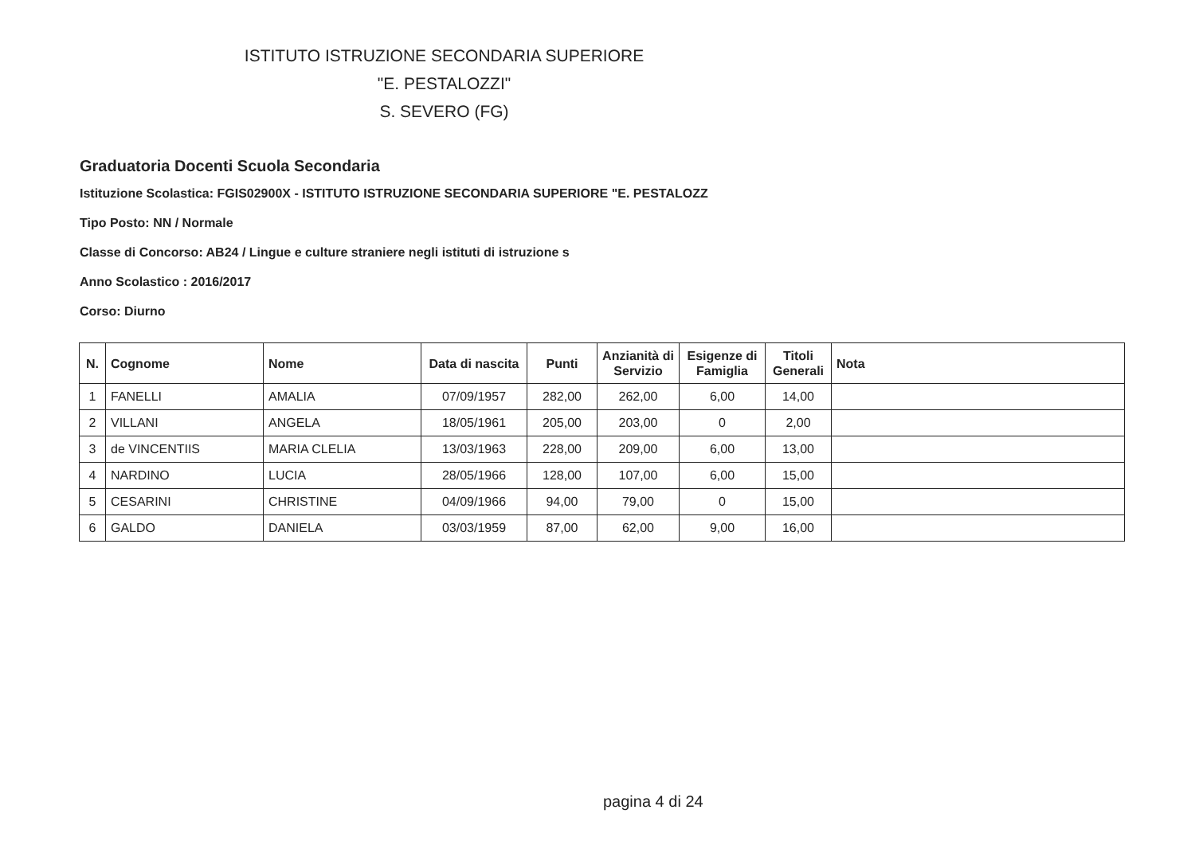ISTITUTO ISTRUZIONE SECONDARIA SUPERIORE
"E. PESTALOZZI"
S. SEVERO (FG)
Graduatoria Docenti Scuola Secondaria
Istituzione Scolastica: FGIS02900X - ISTITUTO ISTRUZIONE SECONDARIA SUPERIORE "E. PESTALOZZ
Tipo Posto: NN / Normale
Classe di Concorso: AB24 / Lingue e culture straniere negli istituti di istruzione s
Anno Scolastico : 2016/2017
Corso: Diurno
| N. | Cognome | Nome | Data di nascita | Punti | Anzianità di Servizio | Esigenze di Famiglia | Titoli Generali | Nota |
| --- | --- | --- | --- | --- | --- | --- | --- | --- |
| 1 | FANELLI | AMALIA | 07/09/1957 | 282,00 | 262,00 | 6,00 | 14,00 | |
| 2 | VILLANI | ANGELA | 18/05/1961 | 205,00 | 203,00 | 0 | 2,00 | |
| 3 | de VINCENTIIS | MARIA CLELIA | 13/03/1963 | 228,00 | 209,00 | 6,00 | 13,00 | |
| 4 | NARDINO | LUCIA | 28/05/1966 | 128,00 | 107,00 | 6,00 | 15,00 | |
| 5 | CESARINI | CHRISTINE | 04/09/1966 | 94,00 | 79,00 | 0 | 15,00 | |
| 6 | GALDO | DANIELA | 03/03/1959 | 87,00 | 62,00 | 9,00 | 16,00 | |
pagina 4 di 24